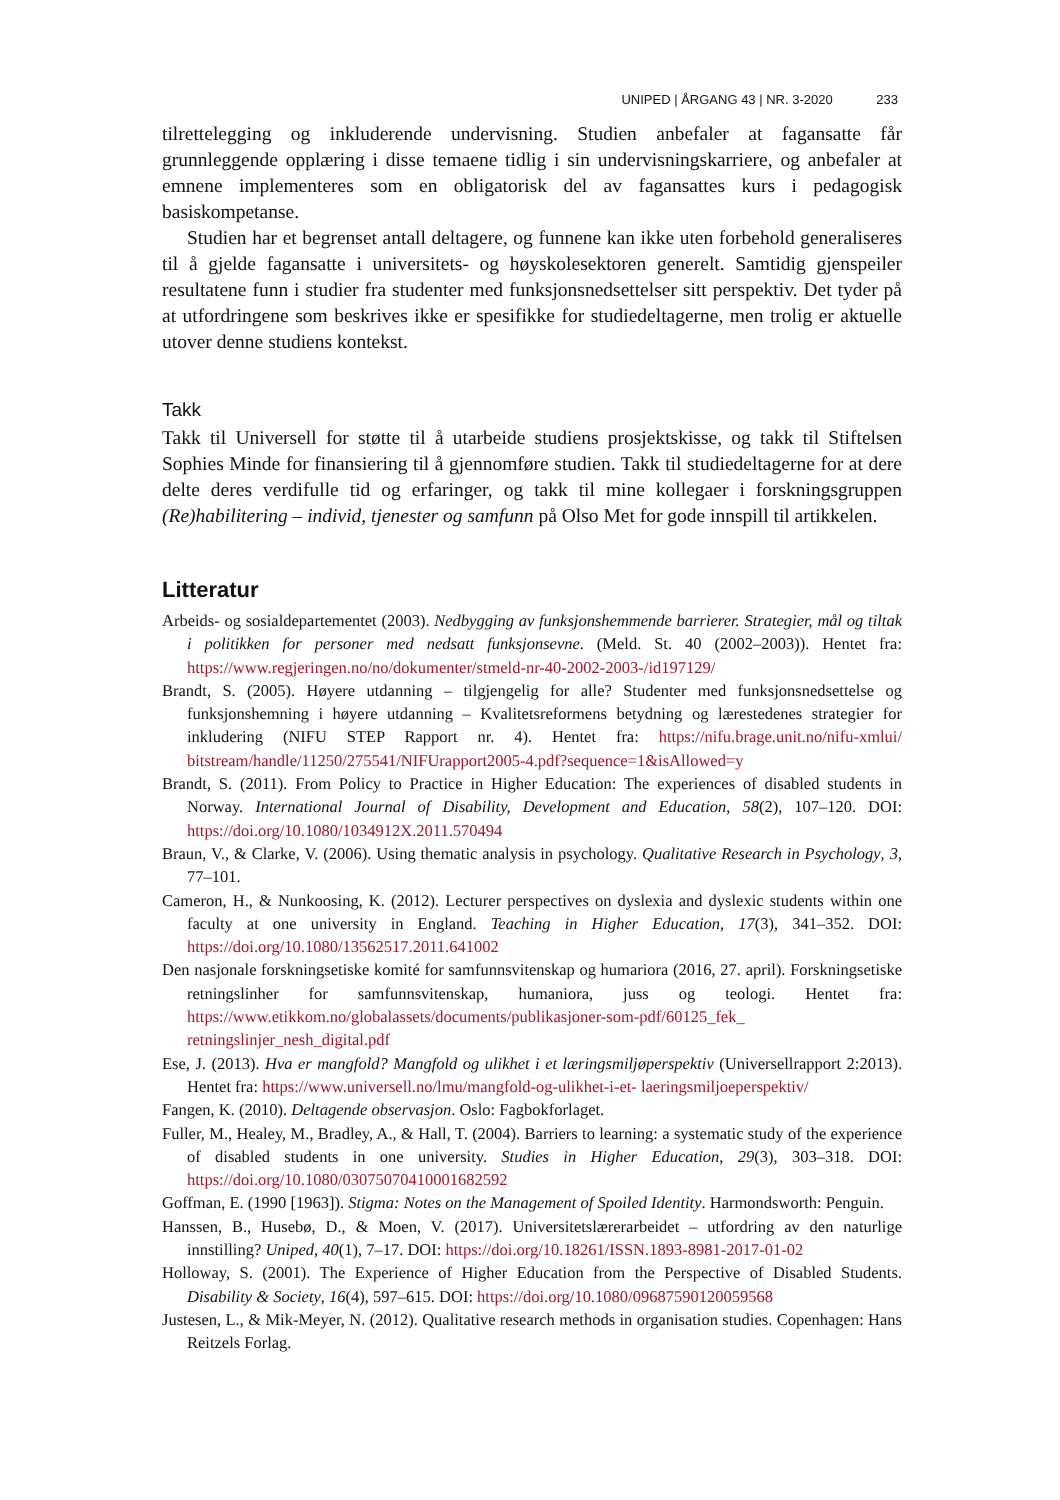UNIPED | ÅRGANG 43 | NR. 3-2020 233
tilrettelegging og inkluderende undervisning. Studien anbefaler at fagansatte får grunnleggende opplæring i disse temaene tidlig i sin undervisningskarriere, og anbefaler at emnene implementeres som en obligatorisk del av fagansattes kurs i pedagogisk basiskompetanse.
Studien har et begrenset antall deltagere, og funnene kan ikke uten forbehold generaliseres til å gjelde fagansatte i universitets- og høyskolesektoren generelt. Samtidig gjenspeiler resultatene funn i studier fra studenter med funksjonsnedsettelser sitt perspektiv. Det tyder på at utfordringene som beskrives ikke er spesifikke for studiedeltagerne, men trolig er aktuelle utover denne studiens kontekst.
Takk
Takk til Universell for støtte til å utarbeide studiens prosjektskisse, og takk til Stiftelsen Sophies Minde for finansiering til å gjennomføre studien. Takk til studiedeltagerne for at dere delte deres verdifulle tid og erfaringer, og takk til mine kollegaer i forskningsgruppen (Re)habilitering – individ, tjenester og samfunn på Olso Met for gode innspill til artikkelen.
Litteratur
Arbeids- og sosialdepartementet (2003). Nedbygging av funksjonshemmende barrierer. Strategier, mål og tiltak i politikken for personer med nedsatt funksjonsevne. (Meld. St. 40 (2002–2003)). Hentet fra: https://www.regjeringen.no/no/dokumenter/stmeld-nr-40-2002-2003-/id197129/
Brandt, S. (2005). Høyere utdanning – tilgjengelig for alle? Studenter med funksjonsnedsettelse og funksjonshemning i høyere utdanning – Kvalitetsreformens betydning og lærestedenes strategier for inkludering (NIFU STEP Rapport nr. 4). Hentet fra: https://nifu.brage.unit.no/nifu-xmlui/ bitstream/handle/11250/275541/NIFUrapport2005-4.pdf?sequence=1&isAllowed=y
Brandt, S. (2011). From Policy to Practice in Higher Education: The experiences of disabled students in Norway. International Journal of Disability, Development and Education, 58(2), 107–120. DOI: https://doi.org/10.1080/1034912X.2011.570494
Braun, V., & Clarke, V. (2006). Using thematic analysis in psychology. Qualitative Research in Psychology, 3, 77–101.
Cameron, H., & Nunkoosing, K. (2012). Lecturer perspectives on dyslexia and dyslexic students within one faculty at one university in England. Teaching in Higher Education, 17(3), 341–352. DOI: https://doi.org/10.1080/13562517.2011.641002
Den nasjonale forskningsetiske komité for samfunnsvitenskap og humariora (2016, 27. april). Forskningsetiske retningslinher for samfunnsvitenskap, humaniora, juss og teologi. Hentet fra: https://www.etikkom.no/globalassets/documents/publikasjoner-som-pdf/60125_fek_ retningslinjer_nesh_digital.pdf
Ese, J. (2013). Hva er mangfold? Mangfold og ulikhet i et læringsmiljøperspektiv (Universellrapport 2:2013). Hentet fra: https://www.universell.no/lmu/mangfold-og-ulikhet-i-et- laeringsmiljoeperspektiv/
Fangen, K. (2010). Deltagende observasjon. Oslo: Fagbokforlaget.
Fuller, M., Healey, M., Bradley, A., & Hall, T. (2004). Barriers to learning: a systematic study of the experience of disabled students in one university. Studies in Higher Education, 29(3), 303–318. DOI: https://doi.org/10.1080/03075070410001682592
Goffman, E. (1990 [1963]). Stigma: Notes on the Management of Spoiled Identity. Harmondsworth: Penguin.
Hanssen, B., Husebø, D., & Moen, V. (2017). Universitetslærerarbeidet – utfordring av den naturlige innstilling? Uniped, 40(1), 7–17. DOI: https://doi.org/10.18261/ISSN.1893-8981-2017-01-02
Holloway, S. (2001). The Experience of Higher Education from the Perspective of Disabled Students. Disability & Society, 16(4), 597–615. DOI: https://doi.org/10.1080/09687590120059568
Justesen, L., & Mik-Meyer, N. (2012). Qualitative research methods in organisation studies. Copenhagen: Hans Reitzels Forlag.